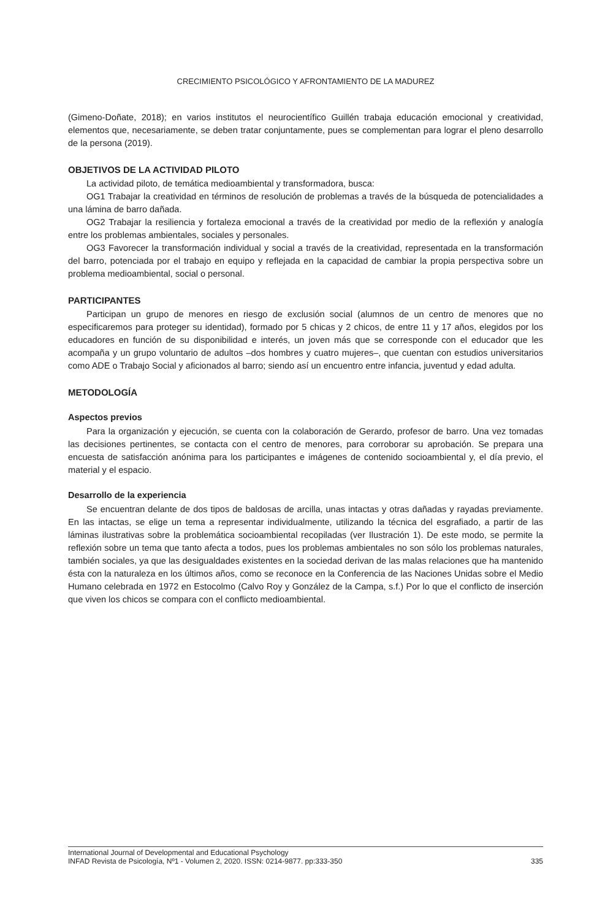CRECIMIENTO PSICOLÓGICO Y AFRONTAMIENTO DE LA MADUREZ
(Gimeno-Doñate, 2018); en varios institutos el neurocientífico Guillén trabaja educación emocional y creatividad, elementos que, necesariamente, se deben tratar conjuntamente, pues se complementan para lograr el pleno desarrollo de la persona (2019).
OBJETIVOS DE LA ACTIVIDAD PILOTO
La actividad piloto, de temática medioambiental y transformadora, busca:
OG1 Trabajar la creatividad en términos de resolución de problemas a través de la búsqueda de potencialidades a una lámina de barro dañada.
OG2 Trabajar la resiliencia y fortaleza emocional a través de la creatividad por medio de la reflexión y analogía entre los problemas ambientales, sociales y personales.
OG3 Favorecer la transformación individual y social a través de la creatividad, representada en la transformación del barro, potenciada por el trabajo en equipo y reflejada en la capacidad de cambiar la propia perspectiva sobre un problema medioambiental, social o personal.
PARTICIPANTES
Participan un grupo de menores en riesgo de exclusión social (alumnos de un centro de menores que no especificaremos para proteger su identidad), formado por 5 chicas y 2 chicos, de entre 11 y 17 años, elegidos por los educadores en función de su disponibilidad e interés, un joven más que se corresponde con el educador que les acompaña y un grupo voluntario de adultos –dos hombres y cuatro mujeres–, que cuentan con estudios universitarios como ADE o Trabajo Social y aficionados al barro; siendo así un encuentro entre infancia, juventud y edad adulta.
METODOLOGÍA
Aspectos previos
Para la organización y ejecución, se cuenta con la colaboración de Gerardo, profesor de barro. Una vez tomadas las decisiones pertinentes, se contacta con el centro de menores, para corroborar su aprobación. Se prepara una encuesta de satisfacción anónima para los participantes e imágenes de contenido socioambiental y, el día previo, el material y el espacio.
Desarrollo de la experiencia
Se encuentran delante de dos tipos de baldosas de arcilla, unas intactas y otras dañadas y rayadas previamente. En las intactas, se elige un tema a representar individualmente, utilizando la técnica del esgrafiado, a partir de las láminas ilustrativas sobre la problemática socioambiental recopiladas (ver Ilustración 1). De este modo, se permite la reflexión sobre un tema que tanto afecta a todos, pues los problemas ambientales no son sólo los problemas naturales, también sociales, ya que las desigualdades existentes en la sociedad derivan de las malas relaciones que ha mantenido ésta con la naturaleza en los últimos años, como se reconoce en la Conferencia de las Naciones Unidas sobre el Medio Humano celebrada en 1972 en Estocolmo (Calvo Roy y González de la Campa, s.f.) Por lo que el conflicto de inserción que viven los chicos se compara con el conflicto medioambiental.
International Journal of Developmental and Educational Psychology
INFAD Revista de Psicología, Nº1 - Volumen 2, 2020. ISSN: 0214-9877. pp:333-350 335